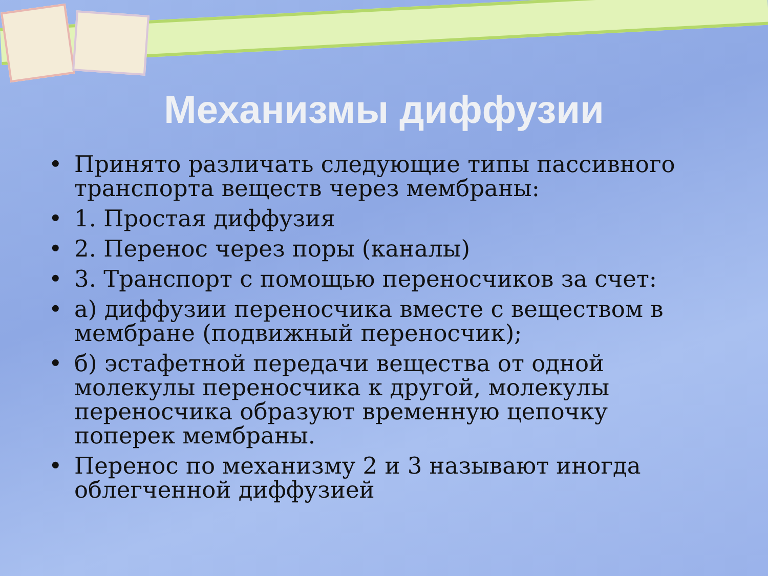Механизмы диффузии
• Принято различать следующие типы пассивного транспорта веществ через мембраны:
• 1. Простая диффузия
• 2. Перенос через поры (каналы)
• 3. Транспорт с помощью переносчиков за счет:
• а) диффузии переносчика вместе с веществом в мембране (подвижный переносчик);
• б) эстафетной передачи вещества от одной молекулы переносчика к другой, молекулы переносчика образуют временную цепочку поперек мембраны.
• Перенос по механизму 2 и 3 называют иногда облегченной диффузией